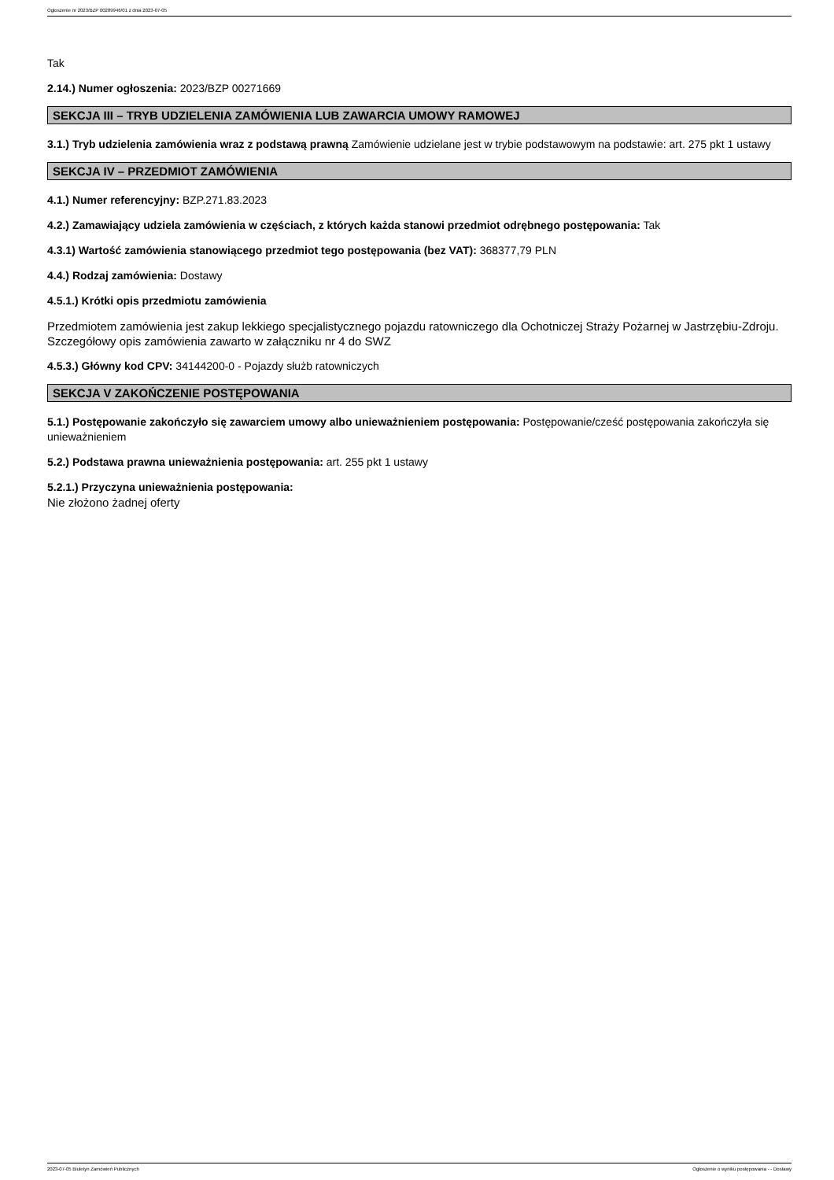Ogłoszenie nr 2023/BZP 00289946/01 z dnia 2023-07-05
Tak
2.14.) Numer ogłoszenia: 2023/BZP 00271669
SEKCJA III – TRYB UDZIELENIA ZAMÓWIENIA LUB ZAWARCIA UMOWY RAMOWEJ
3.1.) Tryb udzielenia zamówienia wraz z podstawą prawną Zamówienie udzielane jest w trybie podstawowym na podstawie: art. 275 pkt 1 ustawy
SEKCJA IV – PRZEDMIOT ZAMÓWIENIA
4.1.) Numer referencyjny: BZP.271.83.2023
4.2.) Zamawiający udziela zamówienia w częściach, z których każda stanowi przedmiot odrębnego postępowania: Tak
4.3.1) Wartość zamówienia stanowiącego przedmiot tego postępowania (bez VAT): 368377,79 PLN
4.4.) Rodzaj zamówienia: Dostawy
4.5.1.) Krótki opis przedmiotu zamówienia
Przedmiotem zamówienia jest zakup lekkiego specjalistycznego pojazdu ratowniczego dla Ochotniczej Straży Pożarnej w Jastrzębiu-Zdroju. Szczegółowy opis zamówienia zawarto w załączniku nr 4 do SWZ
4.5.3.) Główny kod CPV: 34144200-0 - Pojazdy służb ratowniczych
SEKCJA V ZAKOŃCZENIE POSTĘPOWANIA
5.1.) Postępowanie zakończyło się zawarciem umowy albo unieważnieniem postępowania: Postępowanie/cześć postępowania zakończyła się unieważnieniem
5.2.) Podstawa prawna unieważnienia postępowania: art. 255 pkt 1 ustawy
5.2.1.) Przyczyna unieważnienia postępowania:
Nie złożono żadnej oferty
2023-07-05 Biuletyn Zamówień Publicznych Ogłoszenie o wyniku postępowania - - Dostawy